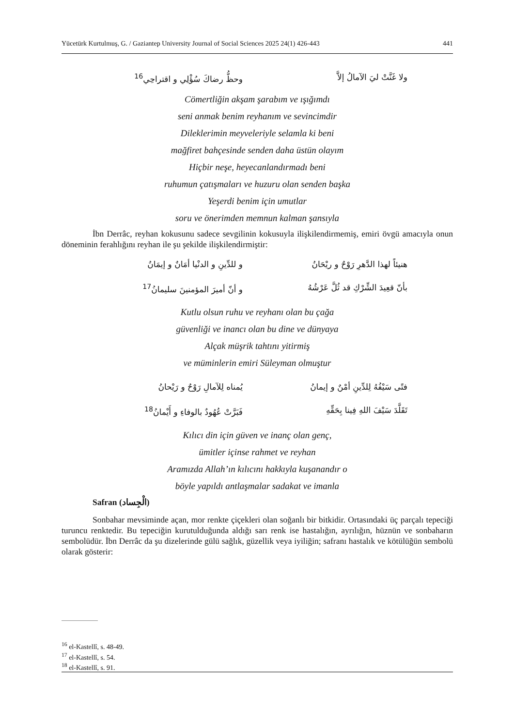Yücetürk Kurtulmuş, G. / Gaziantep University Journal of Social Sciences 2025 24(1) 426-443 441
ولا غَنَّتْ ليَ الآمالُ إلاَّ وحظُّ رضاكَ سُؤْلِي و اقتراحِي<sup>16</sup>
Cömertliğin akşam şarabım ve ışığımdı
seni anmak benim reyhanım ve sevincimdir
Dileklerimin meyveleriyle selamla ki beni
mağfiret bahçesinde senden daha üstün olayım
Hiçbir neşe, heyecanlandırmadı beni
ruhumun çatışmaları ve huzuru olan senden başka
Yeşerdi benim için umutlar
soru ve önerimden memnun kalman şansıyla
İbn Derrâc, reyhan kokusunu sadece sevgilinin kokusuyla ilişkilendirmemiş, emiri övgü amacıyla onun döneminin ferahlığını reyhan ile şu şekilde ilişkilendirmiştir:
هنيئاً لهذا الدَّهرِ رَوْحٌ و ريْحَانُ و للدِّينِ و الدنْيا أمَانٌ و إيمَانُ
بأنّ قعِيدَ الشِّرْكِ قد ثُلَّ عَرْشُهُ و أنّ أميرَ المؤمنينَ سليمانُ<sup>17</sup>
Kutlu olsun ruhu ve reyhanı olan bu çağa
güvenliği ve inancı olan bu dine ve dünyaya
Alçak müşrik tahtını yitirmiş
ve müminlerin emiri Süleyman olmuştur
فتًى سَيْفُهُ لِلدِّينِ أمْنٌ و إيمانُ يُمناه لِلآمالِ رَوْحٌ و رَيْحانُ
تَقَلَّدَ سَيْفَ اللهِ فِينا بِحَقِّهِ فَبَرَّتْ عُهُودٌ بالوفاءِ و أَيْمانُ<sup>18</sup>
Kılıcı din için güven ve inanç olan genç,
ümitler içinse rahmet ve reyhan
Aramızda Allah’ın kılıcını hakkıyla kuşanandır o
böyle yapıldı antlaşmalar sadakat ve imanla
Safran (الْجِساد)
Sonbahar mevsiminde açan, mor renkte çiçekleri olan soğanlı bir bitkidir. Ortasındaki üç parçalı tepeciği turuncu renktedir. Bu tepeciğin kurutulduğunda aldığı sarı renk ise hastalığın, ayrılığın, hüznün ve sonbaharın sembolüdür. İbn Derrâc da şu dizelerinde gülü sağlık, güzellik veya iyiliğin; safranı hastalık ve kötülüğün sembolü olarak gösterir:
<sup>16</sup> el-Kastellî, s. 48-49.
<sup>17</sup> el-Kastellî, s. 54.
<sup>18</sup> el-Kastellî, s. 91.